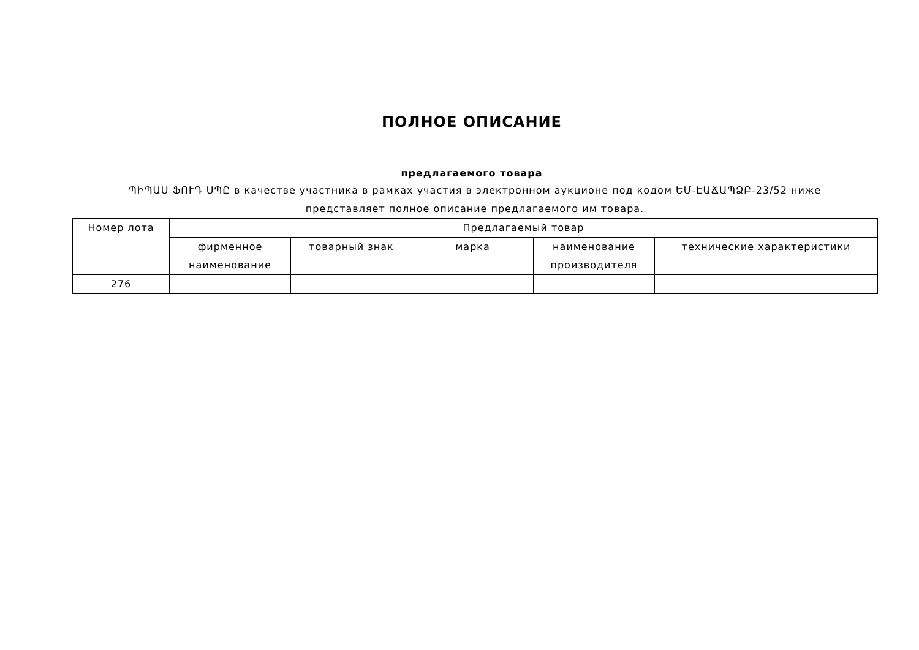ПОЛНОЕ ОПИСАНИЕ
предлагаемого товара
ՊԻՊԱՍ ՖՈՒԴ ՍՊԸ в качестве участника в рамках участия в электронном аукционе под кодом ԵՄ-ԷԱՃԱՊՁԲ-23/52 ниже представляет полное описание предлагаемого им товара.
| Номер лота | Предлагаемый товар | | | | |
| --- | --- | --- | --- | --- | --- |
| | фирменное наименование | товарный знак | марка | наименование производителя | технические характеристики |
| 276 | | | | | |